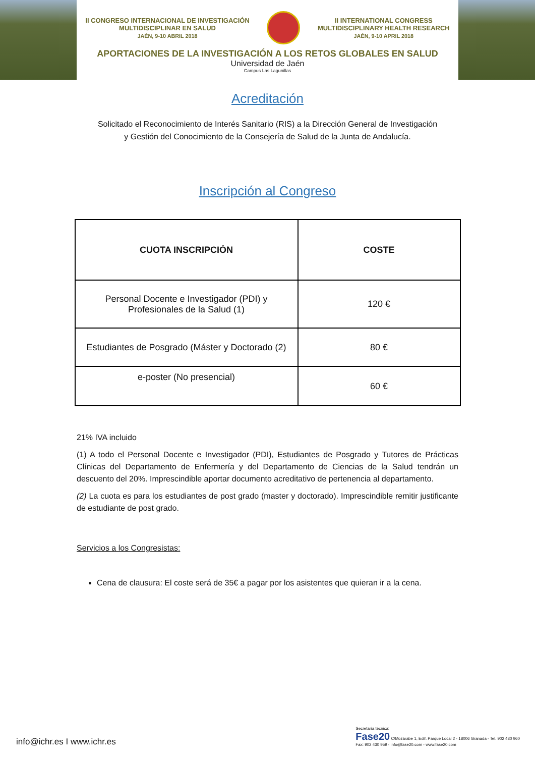II CONGRESO INTERNACIONAL DE INVESTIGACIÓN
MULTIDISCIPLINAR EN SALUD
JAÉN, 9-10 ABRIL 2018
II INTERNATIONAL CONGRESS
MULTIDISCIPLINARY HEALTH RESEARCH
JAÉN, 9-10 APRIL 2018
APORTACIONES DE LA INVESTIGACIÓN A LOS RETOS GLOBALES EN SALUD
Universidad de Jaén
Campus Las Lagunillas
Acreditación
Solicitado el Reconocimiento de Interés Sanitario (RIS) a la Dirección General de Investigación
y Gestión del Conocimiento de la Consejería de Salud de la Junta de Andalucía.
Inscripción al Congreso
| CUOTA INSCRIPCIÓN | COSTE |
| --- | --- |
| Personal Docente e Investigador (PDI) y Profesionales de la Salud (1) | 120 € |
| Estudiantes de Posgrado (Máster y Doctorado (2) | 80 € |
| e-poster (No presencial) | 60 € |
21% IVA incluido
(1) A todo el Personal Docente e Investigador (PDI), Estudiantes de Posgrado y Tutores de Prácticas Clínicas del Departamento de Enfermería y del Departamento de Ciencias de la Salud tendrán un descuento del 20%. Imprescindible aportar documento acreditativo de pertenencia al departamento.
(2) La cuota es para los estudiantes de post grado (master y doctorado). Imprescindible remitir justificante de estudiante de post grado.
Servicios a los Congresistas:
Cena de clausura: El coste será de 35€ a pagar por los asistentes que quieran ir a la cena.
info@ichr.es I www.ichr.es
Secretaría técnica:
Fase20 C/Mozárabe 1, Edif. Parque Local 2 - 18006 Granada - Tel. 902 430 960
Fax: 902 430 959 - info@fase20.com - www.fase20.com